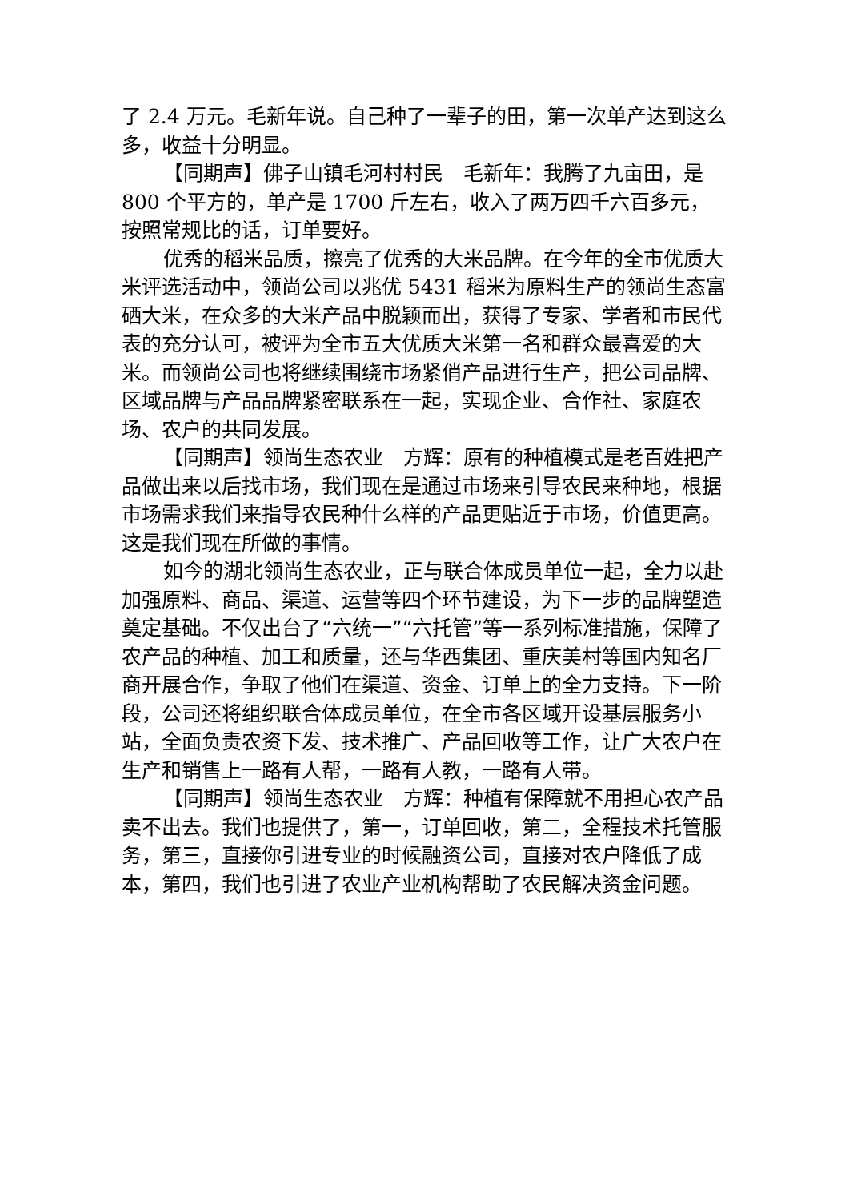了 2.4 万元。毛新年说。自己种了一辈子的田，第一次单产达到这么多，收益十分明显。
【同期声】佛子山镇毛河村村民　毛新年：我腾了九亩田，是 800 个平方的，单产是 1700 斤左右，收入了两万四千六百多元，按照常规比的话，订单要好。
优秀的稻米品质，擦亮了优秀的大米品牌。在今年的全市优质大米评选活动中，领尚公司以兆优 5431 稻米为原料生产的领尚生态富硒大米，在众多的大米产品中脱颖而出，获得了专家、学者和市民代表的充分认可，被评为全市五大优质大米第一名和群众最喜爱的大米。而领尚公司也将继续围绕市场紧俏产品进行生产，把公司品牌、区域品牌与产品品牌紧密联系在一起，实现企业、合作社、家庭农场、农户的共同发展。
【同期声】领尚生态农业　方辉：原有的种植模式是老百姓把产品做出来以后找市场，我们现在是通过市场来引导农民来种地，根据市场需求我们来指导农民种什么样的产品更贴近于市场，价值更高。这是我们现在所做的事情。
如今的湖北领尚生态农业，正与联合体成员单位一起，全力以赴加强原料、商品、渠道、运营等四个环节建设，为下一步的品牌塑造奠定基础。不仅出台了“六统一”“六托管”等一系列标准措施，保障了农产品的种植、加工和质量，还与华西集团、重庆美村等国内知名厂商开展合作，争取了他们在渠道、资金、订单上的全力支持。下一阶段，公司还将组织联合体成员单位，在全市各区域开设基层服务小站，全面负责农资下发、技术推广、产品回收等工作，让广大农户在生产和销售上一路有人帮，一路有人教，一路有人带。
【同期声】领尚生态农业　方辉：种植有保障就不用担心农产品卖不出去。我们也提供了，第一，订单回收，第二，全程技术托管服务，第三，直接你引进专业的时候融资公司，直接对农户降低了成本，第四，我们也引进了农业产业机构帮助了农民解决资金问题。